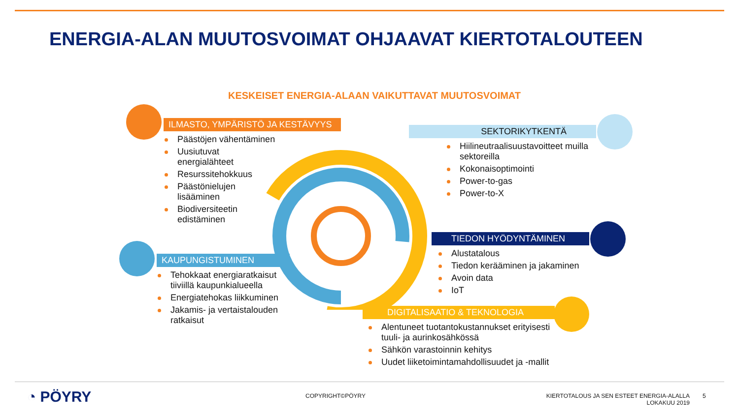ENERGIA-ALAN MUUTOSVOIMAT OHJAAVAT KIERTOTALOUTEEN
KESKEISET ENERGIA-ALAAN VAIKUTTAVAT MUUTOSVOIMAT
ILMASTO, YMPÄRISTÖ JA KESTÄVYYS
Päästöjen vähentäminen
Uusiutuvat energialähteet
Resurssitehokkuus
Päästönielujen lisääminen
Biodiversiteetin edistäminen
SEKTORIKYTKENTÄ
Hiilineutraalisuustavoitteet muilla sektoreilla
Kokonaisoptimointi
Power-to-gas
Power-to-X
TIEDON HYÖDYNTÄMINEN
Alustatalous
Tiedon kerääminen ja jakaminen
Avoin data
IoT
KAUPUNGISTUMINEN
Tehokkaat energiaratkaisut tiiviillä kaupunkialueella
Energiatehokas liikkuminen
Jakamis- ja vertaistalouden ratkaisut
DIGITALISAATIO & TEKNOLOGIA
Alentuneet tuotantokustannukset erityisesti tuuli- ja aurinkosähkössä
Sähkön varastoinnin kehitys
Uudet liiketoimintamahdollisuudet ja -mallit
◔ PÖYRY COPYRIGHT©PÖYRY
KIERTOTALOUS JA SEN ESTEET ENERGIA-ALALLA
LOKAKUU 2019
5